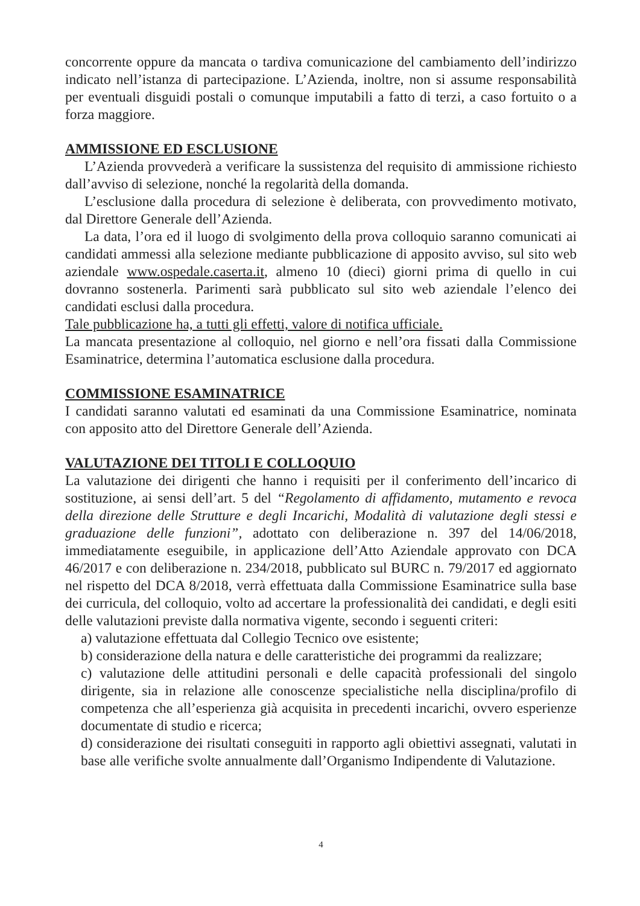concorrente oppure da mancata o tardiva comunicazione del cambiamento dell’indirizzo indicato nell’istanza di partecipazione. L’Azienda, inoltre, non si assume responsabilità per eventuali disguidi postali o comunque imputabili a fatto di terzi, a caso fortuito o a forza maggiore.
AMMISSIONE ED ESCLUSIONE
L’Azienda provvederà a verificare la sussistenza del requisito di ammissione richiesto dall’avviso di selezione, nonché la regolarità della domanda.
L’esclusione dalla procedura di selezione è deliberata, con provvedimento motivato, dal Direttore Generale dell’Azienda.
La data, l’ora ed il luogo di svolgimento della prova colloquio saranno comunicati ai candidati ammessi alla selezione mediante pubblicazione di apposito avviso, sul sito web aziendale www.ospedale.caserta.it, almeno 10 (dieci) giorni prima di quello in cui dovranno sostenerla. Parimenti sarà pubblicato sul sito web aziendale l’elenco dei candidati esclusi dalla procedura.
Tale pubblicazione ha, a tutti gli effetti, valore di notifica ufficiale.
La mancata presentazione al colloquio, nel giorno e nell’ora fissati dalla Commissione Esaminatrice, determina l’automatica esclusione dalla procedura.
COMMISSIONE ESAMINATRICE
I candidati saranno valutati ed esaminati da una Commissione Esaminatrice, nominata con apposito atto del Direttore Generale dell’Azienda.
VALUTAZIONE DEI TITOLI E COLLOQUIO
La valutazione dei dirigenti che hanno i requisiti per il conferimento dell’incarico di sostituzione, ai sensi dell’art. 5 del “Regolamento di affidamento, mutamento e revoca della direzione delle Strutture e degli Incarichi, Modalità di valutazione degli stessi e graduazione delle funzioni”, adottato con deliberazione n. 397 del 14/06/2018, immediatamente eseguibile, in applicazione dell’Atto Aziendale approvato con DCA 46/2017 e con deliberazione n. 234/2018, pubblicato sul BURC n. 79/2017 ed aggiornato nel rispetto del DCA 8/2018, verrà effettuata dalla Commissione Esaminatrice sulla base dei curricula, del colloquio, volto ad accertare la professionalità dei candidati, e degli esiti delle valutazioni previste dalla normativa vigente, secondo i seguenti criteri:
a) valutazione effettuata dal Collegio Tecnico ove esistente;
b) considerazione della natura e delle caratteristiche dei programmi da realizzare;
c) valutazione delle attitudini personali e delle capacità professionali del singolo dirigente, sia in relazione alle conoscenze specialistiche nella disciplina/profilo di competenza che all’esperienza già acquisita in precedenti incarichi, ovvero esperienze documentate di studio e ricerca;
d) considerazione dei risultati conseguiti in rapporto agli obiettivi assegnati, valutati in base alle verifiche svolte annualmente dall’Organismo Indipendente di Valutazione.
4